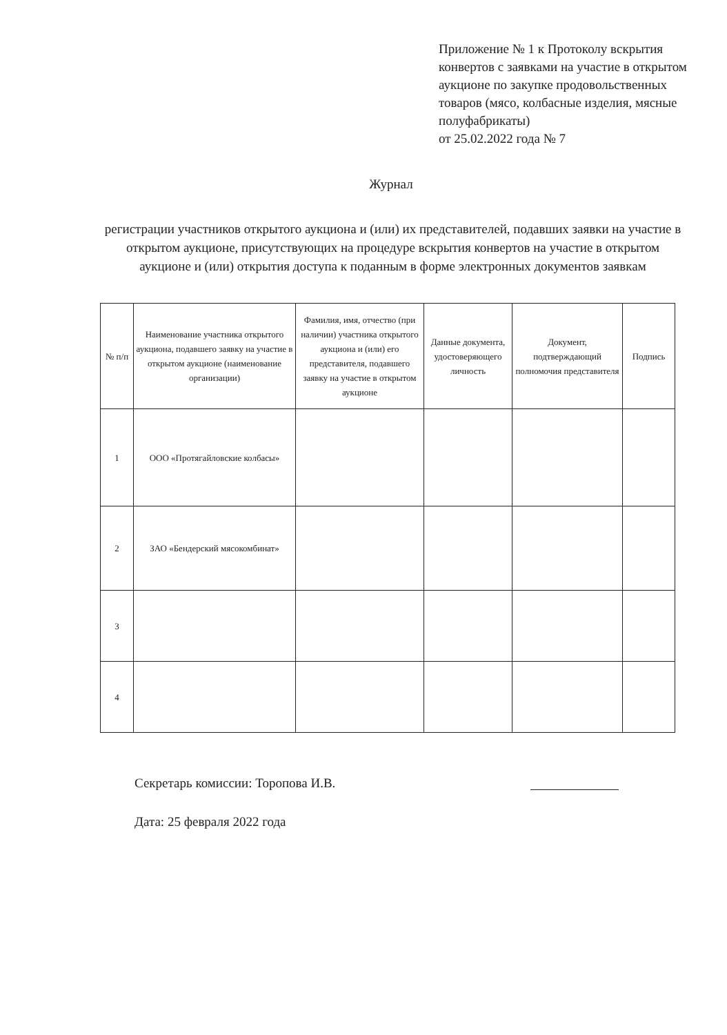Приложение № 1 к Протоколу вскрытия конвертов с заявками на участие в открытом аукционе по закупке продовольственных товаров (мясо, колбасные изделия, мясные полуфабрикаты)
от 25.02.2022 года № 7
Журнал
регистрации участников открытого аукциона и (или) их представителей, подавших заявки на участие в открытом аукционе, присутствующих на процедуре вскрытия конвертов на участие в открытом аукционе и (или) открытия доступа к поданным в форме электронных документов заявкам
| № п/п | Наименование участника открытого аукциона, подавшего заявку на участие в открытом аукционе (наименование организации) | Фамилия, имя, отчество (при наличии) участника открытого аукциона и (или) его представителя, подавшего заявку на участие в открытом аукционе | Данные документа, удостоверяющего личность | Документ, подтверждающий полномочия представителя | Подпись |
| --- | --- | --- | --- | --- | --- |
| 1 | ООО «Протягайловские колбасы» | | | | |
| 2 | ЗАО «Бендерский мясокомбинат» | | | | |
| 3 | | | | | |
| 4 | | | | | |
Секретарь комиссии: Торопова И.В.
Дата: 25 февраля 2022 года